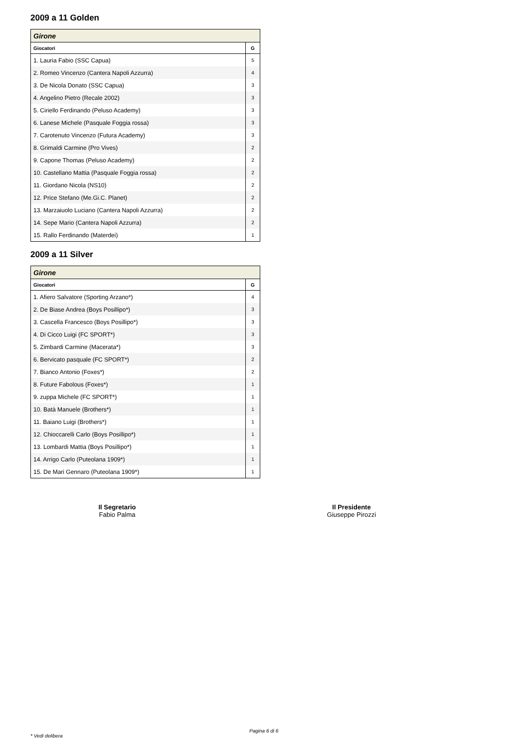2009 a 11 Golden
| Girone | |
| Giocatori | G |
| 1. Lauria Fabio (SSC Capua) | 5 |
| 2. Romeo Vincenzo (Cantera Napoli Azzurra) | 4 |
| 3. De Nicola Donato (SSC Capua) | 3 |
| 4. Angelino Pietro (Recale 2002) | 3 |
| 5. Ciriello Ferdinando (Peluso Academy) | 3 |
| 6. Lanese Michele (Pasquale Foggia rossa) | 3 |
| 7. Carotenuto Vincenzo (Futura Academy) | 3 |
| 8. Grimaldi Carmine (Pro Vives) | 2 |
| 9. Capone Thomas (Peluso Academy) | 2 |
| 10. Castellano Mattia (Pasquale Foggia rossa) | 2 |
| 11. Giordano Nicola (NS10) | 2 |
| 12. Price Stefano (Me.Gi.C. Planet) | 2 |
| 13. Marzaiuolo Luciano (Cantera Napoli Azzurra) | 2 |
| 14. Sepe Mario (Cantera Napoli Azzurra) | 2 |
| 15. Rallo Ferdinando (Materdei) | 1 |
2009 a 11 Silver
| Girone | |
| Giocatori | G |
| 1. Afiero Salvatore (Sporting Arzano*) | 4 |
| 2. De Biase Andrea (Boys Posillipo*) | 3 |
| 3. Cascella Francesco (Boys Posillipo*) | 3 |
| 4. Di Cicco Luigi (FC SPORT*) | 3 |
| 5. Zimbardi Carmine (Macerata*) | 3 |
| 6. Bervicato pasquale (FC SPORT*) | 2 |
| 7. Bianco Antonio (Foxes*) | 2 |
| 8. Future Fabolous (Foxes*) | 1 |
| 9. zuppa Michele (FC SPORT*) | 1 |
| 10. Batà Manuele (Brothers*) | 1 |
| 11. Baiano Luigi (Brothers*) | 1 |
| 12. Chioccarelli Carlo (Boys Posillipo*) | 1 |
| 13. Lombardi Mattia (Boys Posillipo*) | 1 |
| 14. Arrigo Carlo (Puteolana 1909*) | 1 |
| 15. De Mari Gennaro (Puteolana 1909*) | 1 |
Il Segretario
Fabio Palma
Il Presidente
Giuseppe Pirozzi
Pagina 6 di 6
* Vedi delibera